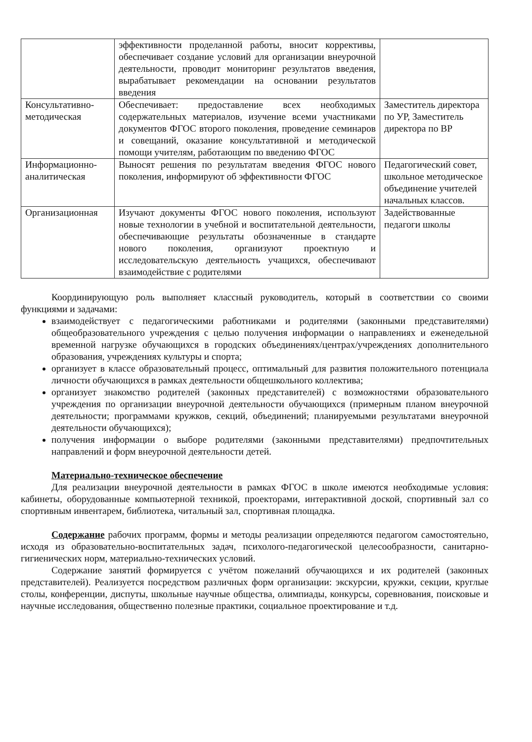| | эффективности проделанной работы, вносит коррективы, обеспечивает создание условий для организации внеурочной деятельности, проводит мониторинг результатов введения, вырабатывает рекомендации на основании результатов введения | |
| Консультативно-методическая | Обеспечивает: предоставление всех необходимых содержательных материалов, изучение всеми участниками документов ФГОС второго поколения, проведение семинаров и совещаний, оказание консультативной и методической помощи учителям, работающим по введению ФГОС | Заместитель директора по УР, Заместитель директора по ВР |
| Информационно-аналитическая | Выносят решения по результатам введения ФГОС нового поколения, информируют об эффективности ФГОС | Педагогический совет, школьное методическое объединение учителей начальных классов. |
| Организационная | Изучают документы ФГОС нового поколения, используют новые технологии в учебной и воспитательной деятельности, обеспечивающие результаты обозначенные в стандарте нового поколения, организуют проектную и исследовательскую деятельность учащихся, обеспечивают взаимодействие с родителями | Задействованные педагоги школы |
Координирующую роль выполняет классный руководитель, который в соответствии со своими функциями и задачами:
взаимодействует с педагогическими работниками и родителями (законными представителями) общеобразовательного учреждения с целью получения информации о направлениях и еженедельной временной нагрузке обучающихся в городских объединениях/центрах/учреждениях дополнительного образования, учреждениях культуры и спорта;
организует в классе образовательный процесс, оптимальный для развития положительного потенциала личности обучающихся в рамках деятельности общешкольного коллектива;
организует знакомство родителей (законных представителей) с возможностями образовательного учреждения по организации внеурочной деятельности обучающихся (примерным планом внеурочной деятельности; программами кружков, секций, объединений; планируемыми результатами внеурочной деятельности обучающихся);
получения информации о выборе родителями (законными представителями) предпочтительных направлений и форм внеурочной деятельности детей.
Материально-техническое обеспечение
Для реализации внеурочной деятельности в рамках ФГОС в школе имеются необходимые условия: кабинеты, оборудованные компьютерной техникой, проекторами, интерактивной доской, спортивный зал со спортивным инвентарем, библиотека, читальный зал, спортивная площадка.
Содержание рабочих программ, формы и методы реализации определяются педагогом самостоятельно, исходя из образовательно-воспитательных задач, психолого-педагогической целесообразности, санитарно-гигиенических норм, материально-технических условий.
Содержание занятий формируется с учётом пожеланий обучающихся и их родителей (законных представителей). Реализуется посредством различных форм организации: экскурсии, кружки, секции, круглые столы, конференции, диспуты, школьные научные общества, олимпиады, конкурсы, соревнования, поисковые и научные исследования, общественно полезные практики, социальное проектирование и т.д.